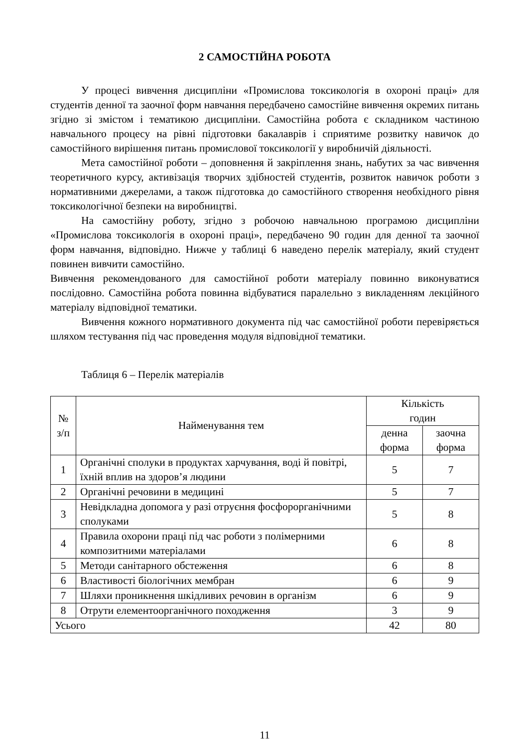2 САМОСТІЙНА РОБОТА
У процесі вивчення дисципліни «Промислова токсикологія в охороні праці» для студентів денної та заочної форм навчання передбачено самостійне вивчення окремих питань згідно зі змістом і тематикою дисципліни. Самостійна робота є складником частиною навчального процесу на рівні підготовки бакалаврів і сприятиме розвитку навичок до самостійного вирішення питань промислової токсикології у виробничій діяльності.
Мета самостійної роботи – доповнення й закріплення знань, набутих за час вивчення теоретичного курсу, активізація творчих здібностей студентів, розвиток навичок роботи з нормативними джерелами, а також підготовка до самостійного створення необхідного рівня токсикологічної безпеки на виробництві.
На самостійну роботу, згідно з робочою навчальною програмою дисципліни «Промислова токсикологія в охороні праці», передбачено 90 годин для денної та заочної форм навчання, відповідно. Нижче у таблиці 6 наведено перелік матеріалу, який студент повинен вивчити самостійно.
Вивчення рекомендованого для самостійної роботи матеріалу повинно виконуватися послідовно. Самостійна робота повинна відбуватися паралельно з викладенням лекційного матеріалу відповідної тематики.
Вивчення кожного нормативного документа під час самостійної роботи перевіряється шляхом тестування під час проведення модуля відповідної тематики.
Таблиця 6 – Перелік матеріалів
| № з/п | Найменування тем | Кількість годин | |
| --- | --- | --- | --- |
| | | денна форма | заочна форма |
| 1 | Органічні сполуки в продуктах харчування, воді й повітрі, їхній вплив на здоров’я людини | 5 | 7 |
| 2 | Органічні речовини в медицині | 5 | 7 |
| 3 | Невідкладна допомога у разі отруєння фосфорорганічними сполуками | 5 | 8 |
| 4 | Правила охорони праці під час роботи з полімерними композитними матеріалами | 6 | 8 |
| 5 | Методи санітарного обстеження | 6 | 8 |
| 6 | Властивості біологічних мембран | 6 | 9 |
| 7 | Шляхи проникнення шкідливих речовин в організм | 6 | 9 |
| 8 | Отрути елементоорганічного походження | 3 | 9 |
| Усього | | 42 | 80 |
11